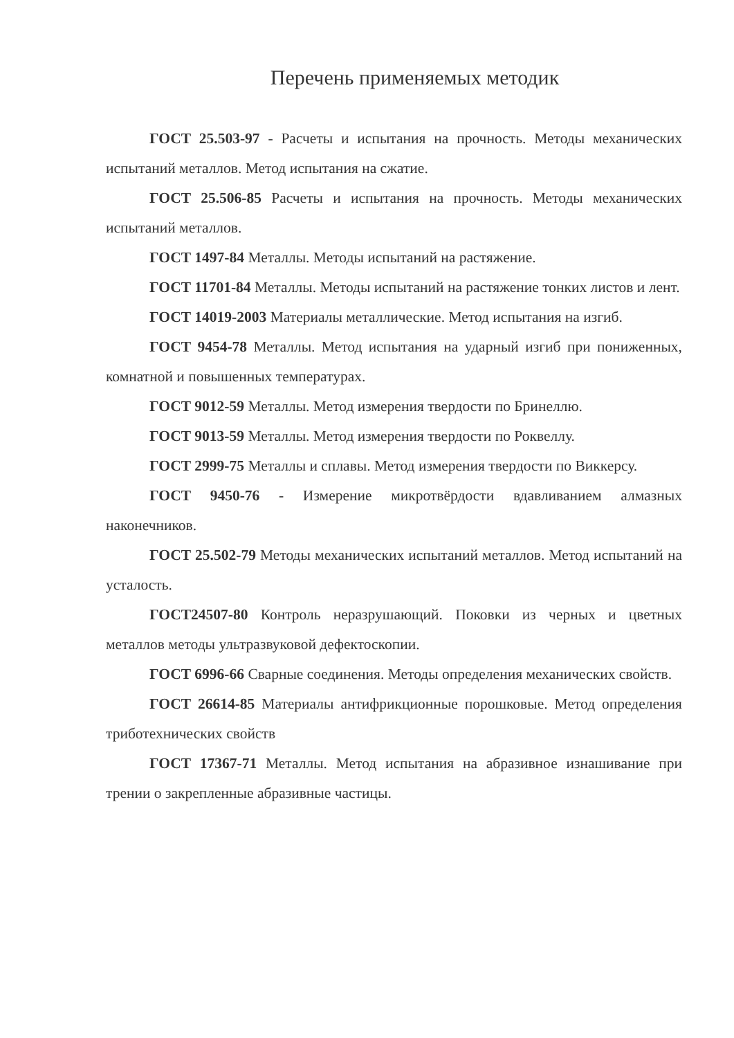Перечень применяемых методик
ГОСТ 25.503-97 - Расчеты и испытания на прочность. Методы механических испытаний металлов. Метод испытания на сжатие.
ГОСТ 25.506-85 Расчеты и испытания на прочность. Методы механических испытаний металлов.
ГОСТ 1497-84 Металлы. Методы испытаний на растяжение.
ГОСТ 11701-84 Металлы. Методы испытаний на растяжение тонких листов и лент.
ГОСТ 14019-2003 Материалы металлические. Метод испытания на изгиб.
ГОСТ 9454-78 Металлы. Метод испытания на ударный изгиб при пониженных, комнатной и повышенных температурах.
ГОСТ 9012-59 Металлы. Метод измерения твердости по Бринеллю.
ГОСТ 9013-59 Металлы. Метод измерения твердости по Роквеллу.
ГОСТ 2999-75 Металлы и сплавы. Метод измерения твердости по Виккерсу.
ГОСТ 9450-76 - Измерение микротвёрдости вдавливанием алмазных наконечников.
ГОСТ 25.502-79 Методы механических испытаний металлов. Метод испытаний на усталость.
ГОСТ24507-80 Контроль неразрушающий. Поковки из черных и цветных металлов методы ультразвуковой дефектоскопии.
ГОСТ 6996-66 Сварные соединения. Методы определения механических свойств.
ГОСТ 26614-85 Материалы антифрикционные порошковые. Метод определения триботехнических свойств
ГОСТ 17367-71 Металлы. Метод испытания на абразивное изнашивание при трении о закрепленные абразивные частицы.